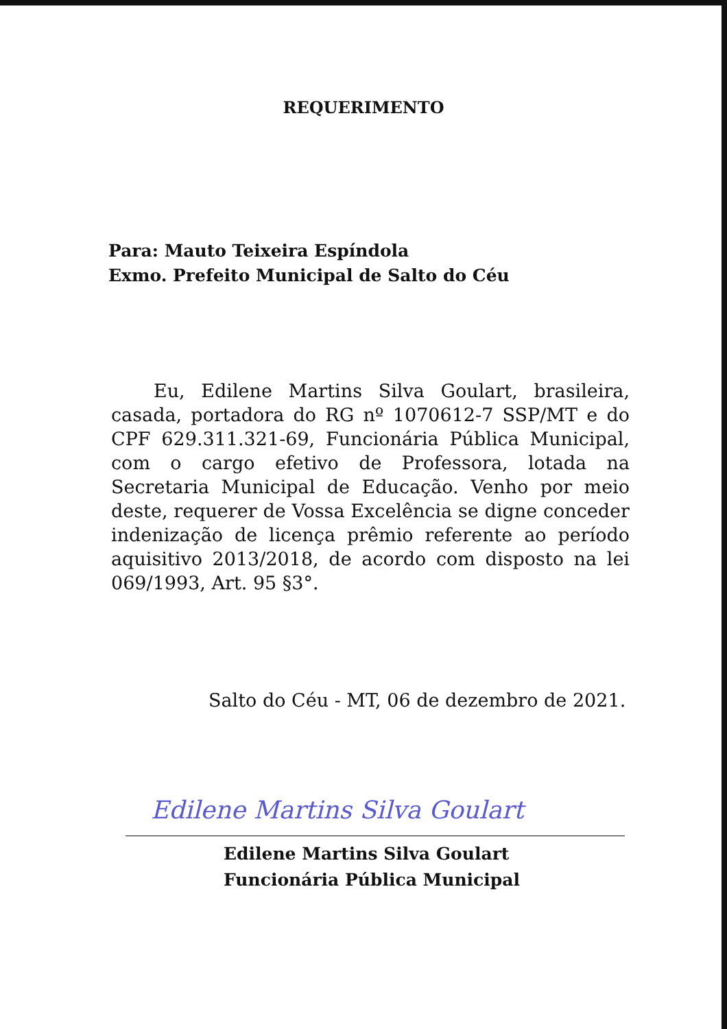REQUERIMENTO
Para: Mauto Teixeira Espíndola
Exmo. Prefeito Municipal de Salto do Céu
Eu, Edilene Martins Silva Goulart, brasileira, casada, portadora do RG nº 1070612-7 SSP/MT e do CPF 629.311.321-69, Funcionária Pública Municipal, com o cargo efetivo de Professora, lotada na Secretaria Municipal de Educação. Venho por meio deste, requerer de Vossa Excelência se digne conceder indenização de licença prêmio referente ao período aquisitivo 2013/2018, de acordo com disposto na lei 069/1993, Art. 95 §3°.
Salto do Céu - MT, 06 de dezembro de 2021.
Edilene Martins Silva Goulart
Edilene Martins Silva Goulart
Funcionária Pública Municipal